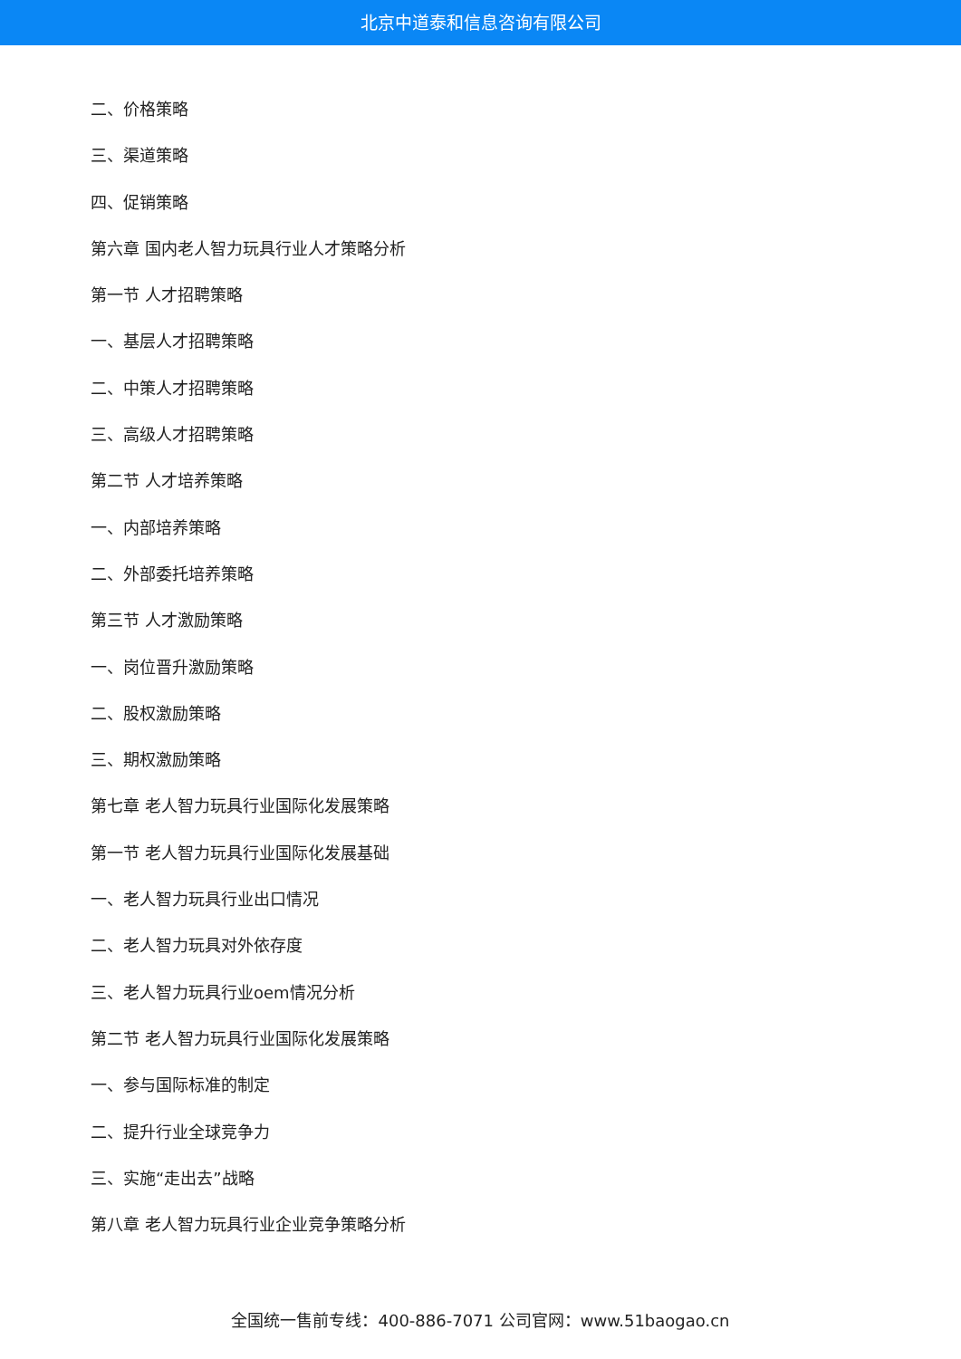北京中道泰和信息咨询有限公司
二、价格策略
三、渠道策略
四、促销策略
第六章 国内老人智力玩具行业人才策略分析
第一节 人才招聘策略
一、基层人才招聘策略
二、中策人才招聘策略
三、高级人才招聘策略
第二节 人才培养策略
一、内部培养策略
二、外部委托培养策略
第三节 人才激励策略
一、岗位晋升激励策略
二、股权激励策略
三、期权激励策略
第七章 老人智力玩具行业国际化发展策略
第一节 老人智力玩具行业国际化发展基础
一、老人智力玩具行业出口情况
二、老人智力玩具对外依存度
三、老人智力玩具行业oem情况分析
第二节 老人智力玩具行业国际化发展策略
一、参与国际标准的制定
二、提升行业全球竞争力
三、实施“走出去”战略
第八章 老人智力玩具行业企业竞争策略分析
全国统一售前专线：400-886-7071 公司官网：www.51baogao.cn